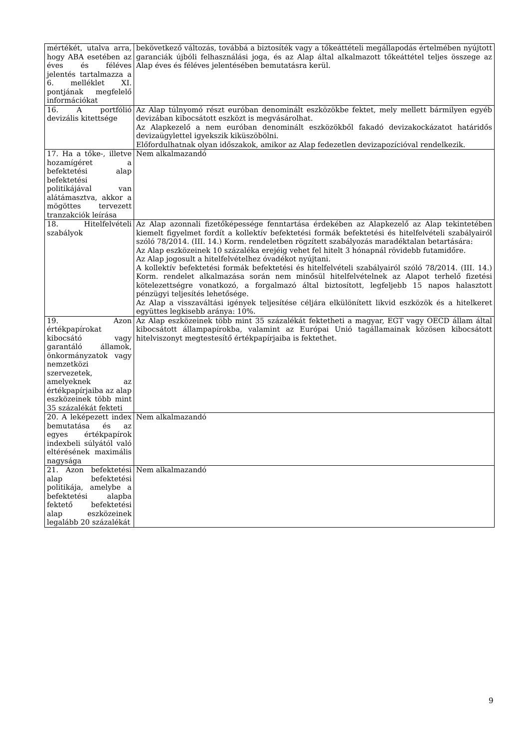| mértékét, utalva arra, hogy ABA esetében az éves és féléves jelentés tartalmazza a 6. melléklet XI. pontjának megfelelő információkat | bekövetkező változás, továbbá a biztosíték vagy a tőkeáttételi megállapodás értelmében nyújtott garanciák újbóli felhasználási joga, és az Alap által alkalmazott tőkeáttétel teljes összege az Alap éves és féléves jelentésében bemutatásra kerül. |
| 16. A portfólió devizális kitettsége | Az Alap túlnyomó részt euróban denominált eszközökbe fektet, mely mellett bármilyen egyéb devizában kibocsátott eszközt is megvásárolhat. Az Alapkezelő a nem euróban denominált eszközökből fakadó devizakockázatot határidős devizaügylettel igyekszik kiküszöbölni. Előfordulhatnak olyan időszakok, amikor az Alap fedezetlen devizapozícióval rendelkezik. |
| 17. Ha a tőke-, illetve hozamígéret a befektetési alap befektetési politikájával van alátámasztva, akkor a mögöttes tervezett tranzakciók leírása | Nem alkalmazandó |
| 18. Hitelfelvételi szabályok | Az Alap azonnali fizetőképessége fenntartása érdekében az Alapkezelő az Alap tekintetében kiemelt figyelmet fordít a kollektív befektetési formák befektetési és hitelfelvételi szabályairól szóló 78/2014. (III. 14.) Korm. rendeletben rögzített szabályozás maradéktalan betartására: Az Alap eszközeinek 10 százaléka erejéig vehet fel hitelt 3 hónapnál rövidebb futamidőre. Az Alap jogosult a hitelfelvételhez óvadékot nyújtani. A kollektív befektetési formák befektetési és hitelfelvételi szabályairól szóló 78/2014. (III. 14.) Korm. rendelet alkalmazása során nem minősül hitelfelvételnek az Alapot terhelő fizetési kötelezettségre vonatkozó, a forgalmazó által biztosított, legfeljebb 15 napos halasztott pénzügyi teljesítés lehetősége. Az Alap a visszaváltási igények teljesítése céljára elkülönített likvid eszközök és a hitelkeret együttes legkisebb aránya: 10%. |
| 19. Azon értékpapírokat kibocsátó vagy garantáló államok, önkormányzatok vagy nemzetközi szervezetek, amelyeknek az értékpapírjaiba az alap eszközeinek több mint 35 százalékát fekteti | Az Alap eszközeinek több mint 35 százalékát fektetheti a magyar, EGT vagy OECD állam által kibocsátott állampapírokba, valamint az Európai Unió tagállamainak közösen kibocsátott hitelviszonyt megtestesítő értékpapírjaiba is fektethet. |
| 20. A leképezett index bemutatása és az egyes értékpapírok indexbeli súlyától való eltérésének maximális nagysága | Nem alkalmazandó |
| 21. Azon befektetési alap befektetési politikája, amelybe a befektetési alapba fektető befektetési alap eszközeinek legalább 20 százalékát | Nem alkalmazandó |
9